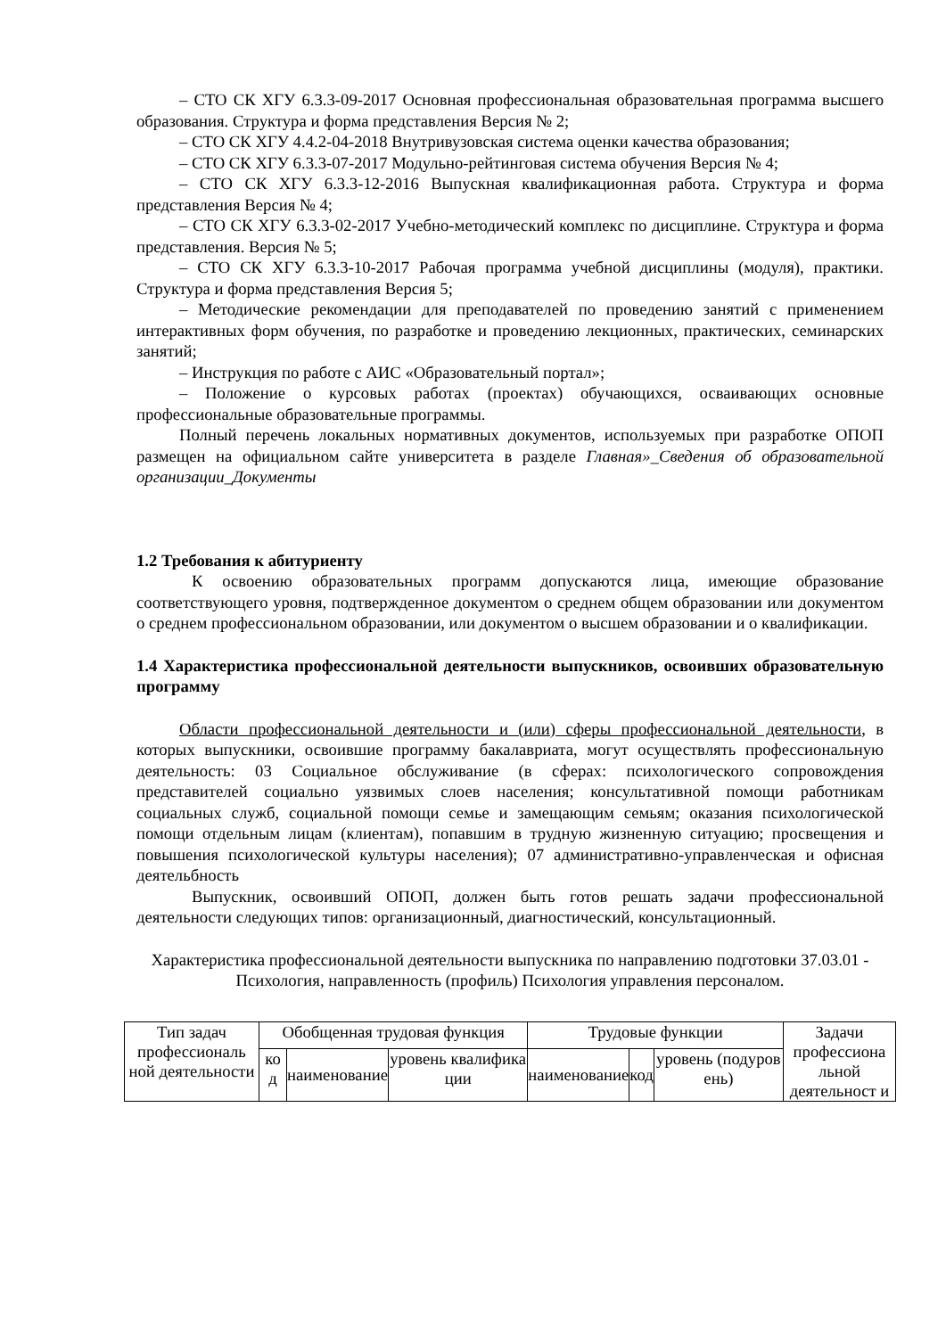– СТО СК ХГУ 6.3.3-09-2017 Основная профессиональная образовательная программа высшего образования. Структура и форма представления Версия № 2;
– СТО СК ХГУ 4.4.2-04-2018 Внутривузовская система оценки качества образования;
– СТО СК ХГУ 6.3.3-07-2017 Модульно-рейтинговая система обучения Версия № 4;
– СТО СК ХГУ 6.3.3-12-2016 Выпускная квалификационная работа. Структура и форма представления Версия № 4;
– СТО СК ХГУ 6.3.3-02-2017 Учебно-методический комплекс по дисциплине. Структура и форма представления. Версия № 5;
– СТО СК ХГУ 6.3.3-10-2017 Рабочая программа учебной дисциплины (модуля), практики. Структура и форма представления Версия 5;
– Методические рекомендации для преподавателей по проведению занятий с применением интерактивных форм обучения, по разработке и проведению лекционных, практических, семинарских занятий;
– Инструкция по работе с АИС «Образовательный портал»;
– Положение о курсовых работах (проектах) обучающихся, осваивающих основные профессиональные образовательные программы.
Полный перечень локальных нормативных документов, используемых при разработке ОПОП размещен на официальном сайте университета в разделе Главная»_Сведения об образовательной организации_Документы
1.2 Требования к абитуриенту
К освоению образовательных программ допускаются лица, имеющие образование соответствующего уровня, подтвержденное документом о среднем общем образовании или документом о среднем профессиональном образовании, или документом о высшем образовании и о квалификации.
1.4 Характеристика профессиональной деятельности выпускников, освоивших образовательную программу
Области профессиональной деятельности и (или) сферы профессиональной деятельности, в которых выпускники, освоившие программу бакалавриата, могут осуществлять профессиональную деятельность: 03 Социальное обслуживание (в сферах: психологического сопровождения представителей социально уязвимых слоев населения; консультативной помощи работникам социальных служб, социальной помощи семье и замещающим семьям; оказания психологической помощи отдельным лицам (клиентам), попавшим в трудную жизненную ситуацию; просвещения и повышения психологической культуры населения); 07 административно-управленческая и офисная деятельбность
Выпускник, освоивший ОПОП, должен быть готов решать задачи профессиональной деятельности следующих типов: организационный, диагностический, консультационный.
Характеристика профессиональной деятельности выпускника по направлению подготовки 37.03.01 - Психология, направленность (профиль) Психология управления персоналом.
| Тип задач профессиональ ной деятельности | Обобщенная трудовая функция | | | Трудовые функции | | | Задачи профессиона льной деятельност и |
| | ко д | наименование | уровень квалифика ции | наименование | код | уровень (подуров ень) | |